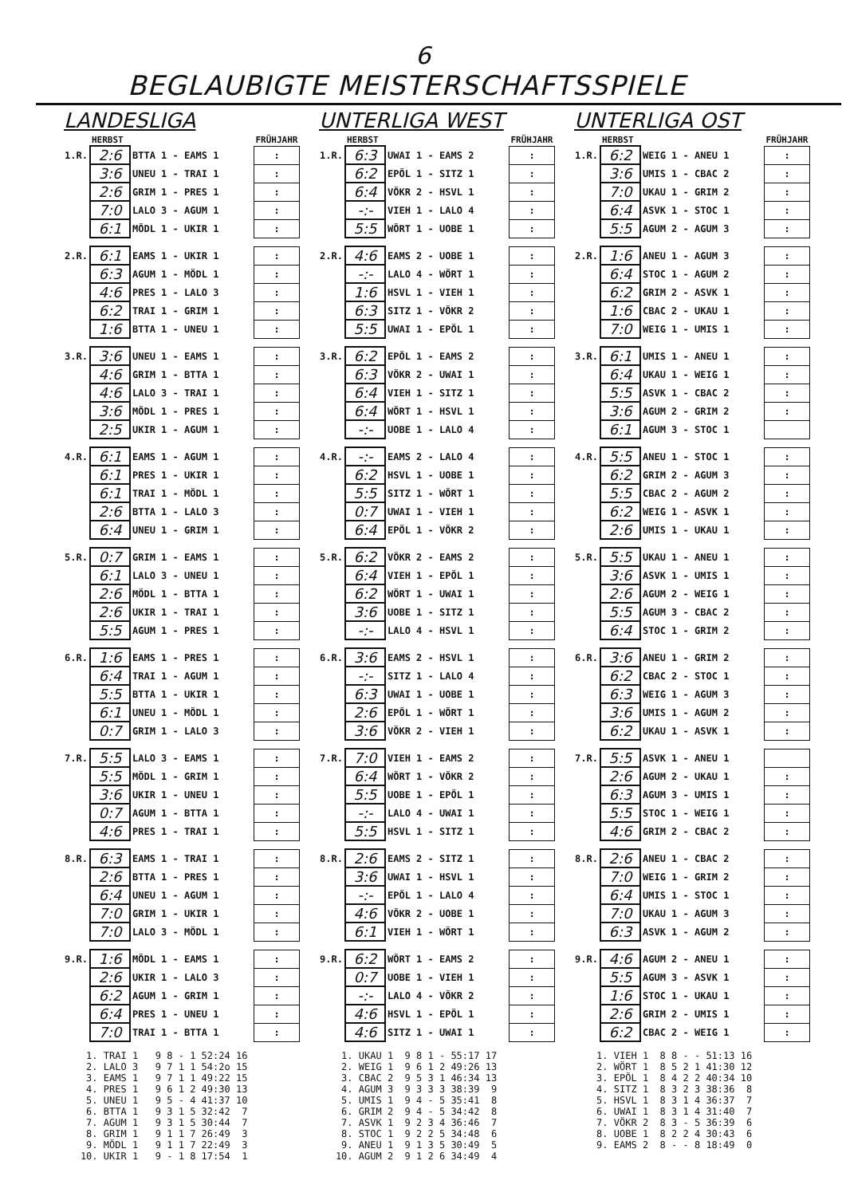6
BEGLAUBIGTE MEISTERSCHAFTSSPIELE
LANDESLIGA
| | HERBST | | FRÜHJAHR |
| 1.R. | 2:6 | BTTA 1 - EAMS 1 | : |
| | 3:6 | UNEU 1 - TRAI 1 | : |
| | 2:6 | GRIM 1 - PRES 1 | : |
| | 7:0 | LALO 3 - AGUM 1 | : |
| | 6:1 | MÖDL 1 - UKIR 1 | : |
| 2.R. | 6:1 | EAMS 1 - UKIR 1 | : |
| | 6:3 | AGUM 1 - MÖDL 1 | : |
| | 4:6 | PRES 1 - LALO 3 | : |
| | 6:2 | TRAI 1 - GRIM 1 | : |
| | 1:6 | BTTA 1 - UNEU 1 | : |
| 3.R. | 3:6 | UNEU 1 - EAMS 1 | : |
| | 4:6 | GRIM 1 - BTTA 1 | : |
| | 4:6 | LALO 3 - TRAI 1 | : |
| | 3:6 | MÖDL 1 - PRES 1 | : |
| | 2:5 | UKIR 1 - AGUM 1 | : |
| 4.R. | 6:1 | EAMS 1 - AGUM 1 | : |
| | 6:1 | PRES 1 - UKIR 1 | : |
| | 6:1 | TRAI 1 - MÖDL 1 | : |
| | 2:6 | BTTA 1 - LALO 3 | : |
| | 6:4 | UNEU 1 - GRIM 1 | : |
| 5.R. | 0:7 | GRIM 1 - EAMS 1 | : |
| | 6:1 | LALO 3 - UNEU 1 | : |
| | 2:6 | MÖDL 1 - BTTA 1 | : |
| | 2:6 | UKIR 1 - TRAI 1 | : |
| | 5:5 | AGUM 1 - PRES 1 | : |
| 6.R. | 1:6 | EAMS 1 - PRES 1 | : |
| | 6:4 | TRAI 1 - AGUM 1 | : |
| | 5:5 | BTTA 1 - UKIR 1 | : |
| | 6:1 | UNEU 1 - MÖDL 1 | : |
| | 0:7 | GRIM 1 - LALO 3 | : |
| 7.R. | 5:5 | LALO 3 - EAMS 1 | : |
| | 5:5 | MÖDL 1 - GRIM 1 | : |
| | 3:6 | UKIR 1 - UNEU 1 | : |
| | 0:7 | AGUM 1 - BTTA 1 | : |
| | 4:6 | PRES 1 - TRAI 1 | : |
| 8.R. | 6:3 | EAMS 1 - TRAI 1 | : |
| | 2:6 | BTTA 1 - PRES 1 | : |
| | 6:4 | UNEU 1 - AGUM 1 | : |
| | 7:0 | GRIM 1 - UKIR 1 | : |
| | 7:0 | LALO 3 - MÖDL 1 | : |
| 9.R. | 1:6 | MÖDL 1 - EAMS 1 | : |
| | 2:6 | UKIR 1 - LALO 3 | : |
| | 6:2 | AGUM 1 - GRIM 1 | : |
| | 6:4 | PRES 1 - UNEU 1 | : |
| | 7:0 | TRAI 1 - BTTA 1 | : |
1. TRAI 1 9 8 - 1 52:24 16 2. LALO 3 9 7 1 1 54:2o 15 3. EAMS 1 9 7 1 1 49:22 15 4. PRES 1 9 6 1 2 49:30 13 5. UNEU 1 9 5 - 4 41:37 10 6. BTTA 1 9 3 1 5 32:42 7 7. AGUM 1 9 3 1 5 30:44 7 8. GRIM 1 9 1 1 7 26:49 3 9. MÖDL 1 9 1 1 7 22:49 3 10. UKIR 1 9 - 1 8 17:54 1
UNTERLIGA WEST
| | HERBST | | FRÜHJAHR |
| 1.R. | 6:3 | UWAI 1 - EAMS 2 | : |
| | 6:2 | EPÖL 1 - SITZ 1 | : |
| | 6:4 | VÖKR 2 - HSVL 1 | : |
| | -:- | VIEH 1 - LALO 4 | : |
| | 5:5 | WÖRT 1 - UOBE 1 | : |
| 2.R. | 4:6 | EAMS 2 - UOBE 1 | : |
| | -:- | LALO 4 - WÖRT 1 | : |
| | 1:6 | HSVL 1 - VIEH 1 | : |
| | 6:3 | SITZ 1 - VÖKR 2 | : |
| | 5:5 | UWAI 1 - EPÖL 1 | : |
| 3.R. | 6:2 | EPÖL 1 - EAMS 2 | : |
| | 6:3 | VÖKR 2 - UWAI 1 | : |
| | 6:4 | VIEH 1 - SITZ 1 | : |
| | 6:4 | WÖRT 1 - HSVL 1 | : |
| | -:- | UOBE 1 - LALO 4 | : |
| 4.R. | -:- | EAMS 2 - LALO 4 | : |
| | 6:2 | HSVL 1 - UOBE 1 | : |
| | 5:5 | SITZ 1 - WÖRT 1 | : |
| | 0:7 | UWAI 1 - VIEH 1 | : |
| | 6:4 | EPÖL 1 - VÖKR 2 | : |
| 5.R. | 6:2 | VÖKR 2 - EAMS 2 | : |
| | 6:4 | VIEH 1 - EPÖL 1 | : |
| | 6:2 | WÖRT 1 - UWAI 1 | : |
| | 3:6 | UOBE 1 - SITZ 1 | : |
| | -:- | LALO 4 - HSVL 1 | : |
| 6.R. | 3:6 | EAMS 2 - HSVL 1 | : |
| | -:- | SITZ 1 - LALO 4 | : |
| | 6:3 | UWAI 1 - UOBE 1 | : |
| | 2:6 | EPÖL 1 - WÖRT 1 | : |
| | 3:6 | VÖKR 2 - VIEH 1 | : |
| 7.R. | 7:0 | VIEH 1 - EAMS 2 | : |
| | 6:4 | WÖRT 1 - VÖKR 2 | : |
| | 5:5 | UOBE 1 - EPÖL 1 | : |
| | -:- | LALO 4 - UWAI 1 | : |
| | 5:5 | HSVL 1 - SITZ 1 | : |
| 8.R. | 2:6 | EAMS 2 - SITZ 1 | : |
| | 3:6 | UWAI 1 - HSVL 1 | : |
| | -:- | EPÖL 1 - LALO 4 | : |
| | 4:6 | VÖKR 2 - UOBE 1 | : |
| | 6:1 | VIEH 1 - WÖRT 1 | : |
| 9.R. | 6:2 | WÖRT 1 - EAMS 2 | : |
| | 0:7 | UOBE 1 - VIEH 1 | : |
| | -:- | LALO 4 - VÖKR 2 | : |
| | 4:6 | HSVL 1 - EPÖL 1 | : |
| | 4:6 | SITZ 1 - UWAI 1 | : |
1. UKAU 1 9 8 1 - 55:17 17 2. WEIG 1 9 6 1 2 49:26 13 3. CBAC 2 9 5 3 1 46:34 13 4. AGUM 3 9 3 3 3 38:39 9 5. UMIS 1 9 4 - 5 35:41 8 6. GRIM 2 9 4 - 5 34:42 8 7. ASVK 1 9 2 3 4 36:46 7 8. STOC 1 9 2 2 5 34:48 6 9. ANEU 1 9 1 3 5 30:49 5 10. AGUM 2 9 1 2 6 34:49 4
UNTERLIGA OST
| | HERBST | | FRÜHJAHR |
| 1.R. | 6:2 | WEIG 1 - ANEU 1 | : |
| | 3:6 | UMIS 1 - CBAC 2 | : |
| | 7:0 | UKAU 1 - GRIM 2 | : |
| | 6:4 | ASVK 1 - STOC 1 | : |
| | 5:5 | AGUM 2 - AGUM 3 | : |
| 2.R. | 1:6 | ANEU 1 - AGUM 3 | : |
| | 6:4 | STOC 1 - AGUM 2 | : |
| | 6:2 | GRIM 2 - ASVK 1 | : |
| | 1:6 | CBAC 2 - UKAU 1 | : |
| | 7:0 | WEIG 1 - UMIS 1 | : |
| 3.R. | 6:1 | UMIS 1 - ANEU 1 | : |
| | 6:4 | UKAU 1 - WEIG 1 | : |
| | 5:5 | ASVK 1 - CBAC 2 | : |
| | 3:6 | AGUM 2 - GRIM 2 | : |
| | 6:1 | AGUM 3 - STOC 1 | |
| 4.R. | 5:5 | ANEU 1 - STOC 1 | : |
| | 6:2 | GRIM 2 - AGUM 3 | : |
| | 5:5 | CBAC 2 - AGUM 2 | : |
| | 6:2 | WEIG 1 - ASVK 1 | : |
| | 2:6 | UMIS 1 - UKAU 1 | : |
| 5.R. | 5:5 | UKAU 1 - ANEU 1 | : |
| | 3:6 | ASVK 1 - UMIS 1 | : |
| | 2:6 | AGUM 2 - WEIG 1 | : |
| | 5:5 | AGUM 3 - CBAC 2 | : |
| | 6:4 | STOC 1 - GRIM 2 | : |
| 6.R. | 3:6 | ANEU 1 - GRIM 2 | : |
| | 6:2 | CBAC 2 - STOC 1 | : |
| | 6:3 | WEIG 1 - AGUM 3 | : |
| | 3:6 | UMIS 1 - AGUM 2 | : |
| | 6:2 | UKAU 1 - ASVK 1 | : |
| 7.R. | 5:5 | ASVK 1 - ANEU 1 | |
| | 2:6 | AGUM 2 - UKAU 1 | : |
| | 6:3 | AGUM 3 - UMIS 1 | : |
| | 5:5 | STOC 1 - WEIG 1 | : |
| | 4:6 | GRIM 2 - CBAC 2 | : |
| 8.R. | 2:6 | ANEU 1 - CBAC 2 | : |
| | 7:0 | WEIG 1 - GRIM 2 | : |
| | 6:4 | UMIS 1 - STOC 1 | : |
| | 7:0 | UKAU 1 - AGUM 3 | : |
| | 6:3 | ASVK 1 - AGUM 2 | : |
| 9.R. | 4:6 | AGUM 2 - ANEU 1 | : |
| | 5:5 | AGUM 3 - ASVK 1 | : |
| | 1:6 | STOC 1 - UKAU 1 | : |
| | 2:6 | GRIM 2 - UMIS 1 | : |
| | 6:2 | CBAC 2 - WEIG 1 | : |
1. VIEH 1 8 8 - - 51:13 16 2. WÖRT 1 8 5 2 1 41:30 12 3. EPÖL 1 8 4 2 2 40:34 10 4. SITZ 1 8 3 2 3 38:36 8 5. HSVL 1 8 3 1 4 36:37 7 6. UWAI 1 8 3 1 4 31:40 7 7. VÖKR 2 8 3 - 5 36:39 6 8. UOBE 1 8 2 2 4 30:43 6 9. EAMS 2 8 - - 8 18:49 0